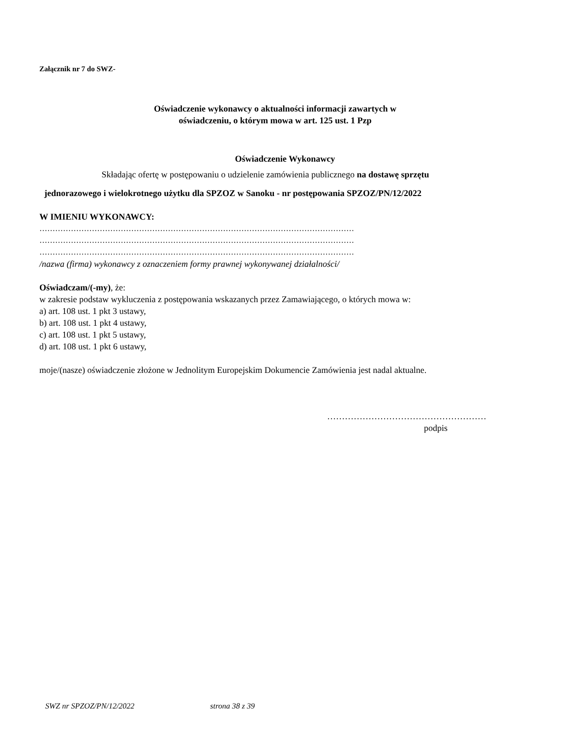Załącznik nr 7 do SWZ-
Oświadczenie wykonawcy o aktualności informacji zawartych w
oświadczeniu, o którym mowa w art. 125 ust. 1 Pzp
Oświadczenie Wykonawcy
Składając ofertę w postępowaniu o udzielenie zamówienia publicznego na dostawę sprzętu
jednorazowego i wielokrotnego użytku dla SPZOZ w Sanoku - nr postępowania SPZOZ/PN/12/2022
W IMIENIU WYKONAWCY:
…………………………………………………………………………………………………………
…………………………………………………………………………………………………………
…………………………………………………………………………………………………………
/nazwa (firma) wykonawcy z oznaczeniem formy prawnej wykonywanej działalności/
Oświadczam/(-my), że:
w zakresie podstaw wykluczenia z postępowania wskazanych przez Zamawiającego, o których mowa w:
a) art. 108 ust. 1 pkt 3 ustawy,
b) art. 108 ust. 1 pkt 4 ustawy,
c) art. 108 ust. 1 pkt 5 ustawy,
d) art. 108 ust. 1 pkt 6 ustawy,
moje/(nasze) oświadczenie złożone w Jednolitym Europejskim Dokumencie Zamówienia jest nadal aktualne.
………………………………………………
podpis
SWZ nr SPZOZ/PN/12/2022 strona 38 z 39